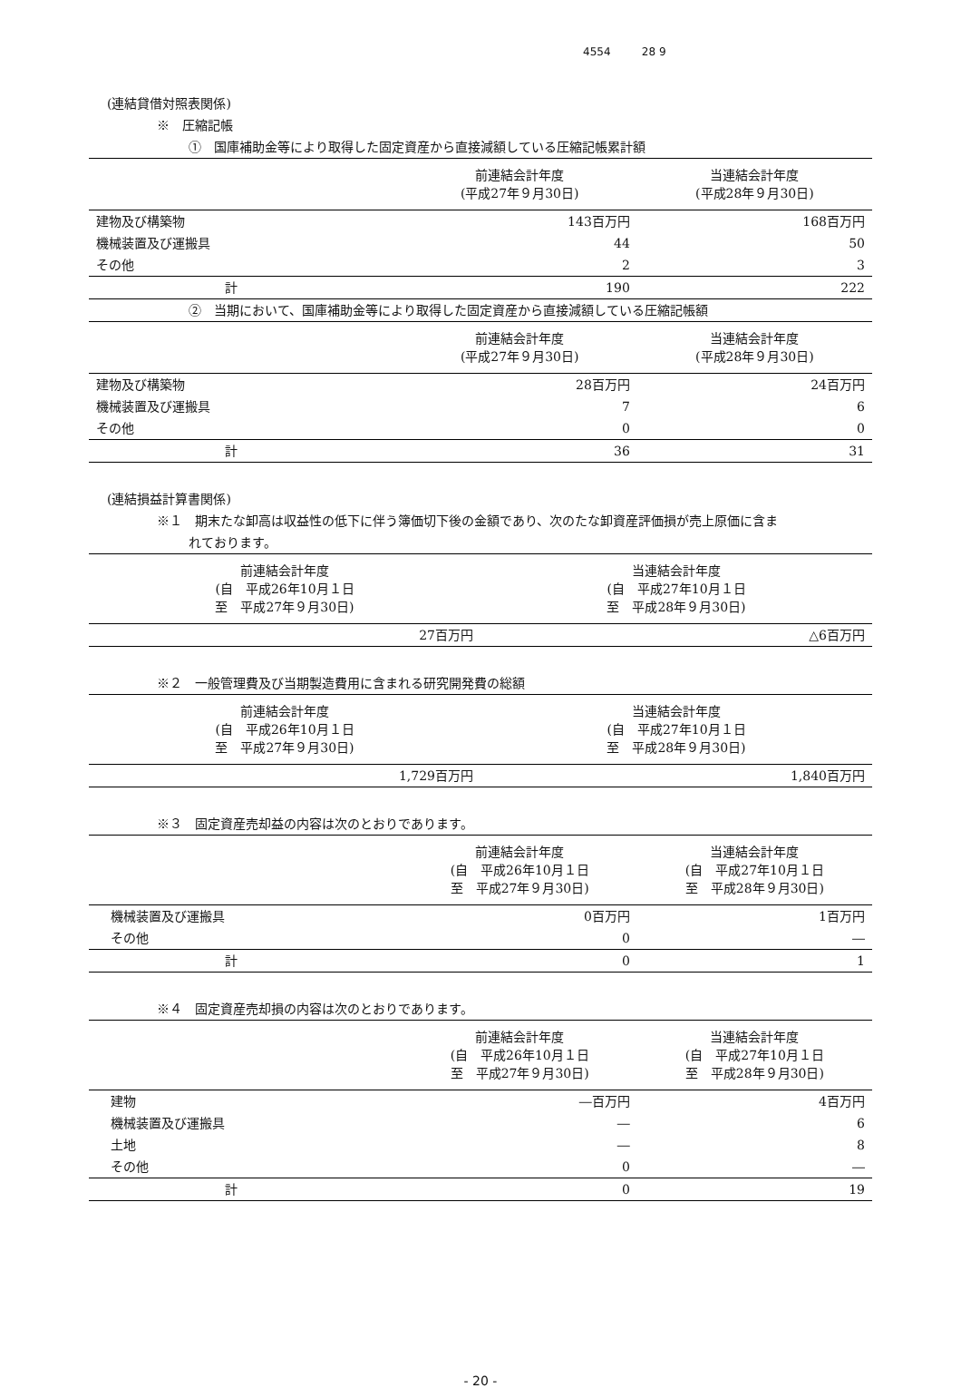4554 28 9
(連結貸借対照表関係)
※　圧縮記帳
①　国庫補助金等により取得した固定資産から直接減額している圧縮記帳累計額
| | 前連結会計年度 (平成27年９月30日) | 当連結会計年度 (平成28年９月30日) |
| --- | --- | --- |
| 建物及び構築物 | 143百万円 | 168百万円 |
| 機械装置及び運搬具 | 44 | 50 |
| その他 | 2 | 3 |
| 計 | 190 | 222 |
②　当期において、国庫補助金等により取得した固定資産から直接減額している圧縮記帳額
| | 前連結会計年度 (平成27年９月30日) | 当連結会計年度 (平成28年９月30日) |
| --- | --- | --- |
| 建物及び構築物 | 28百万円 | 24百万円 |
| 機械装置及び運搬具 | 7 | 6 |
| その他 | 0 | 0 |
| 計 | 36 | 31 |
(連結損益計算書関係)
※１　期末たな卸高は収益性の低下に伴う簿価切下後の金額であり、次のたな卸資産評価損が売上原価に含ま
れております。
| 前連結会計年度 (自 平成26年10月１日 至 平成27年９月30日) | 当連結会計年度 (自 平成27年10月１日 至 平成28年９月30日) |
| --- | --- |
| 27百万円 | △6百万円 |
※２　一般管理費及び当期製造費用に含まれる研究開発費の総額
| 前連結会計年度 (自 平成26年10月１日 至 平成27年９月30日) | 当連結会計年度 (自 平成27年10月１日 至 平成28年９月30日) |
| --- | --- |
| 1,729百万円 | 1,840百万円 |
※３　固定資産売却益の内容は次のとおりであります。
| | 前連結会計年度 (自 平成26年10月１日 至 平成27年９月30日) | 当連結会計年度 (自 平成27年10月１日 至 平成28年９月30日) |
| --- | --- | --- |
| 機械装置及び運搬具 | 0百万円 | 1百万円 |
| その他 | 0 | ― |
| 計 | 0 | 1 |
※４　固定資産売却損の内容は次のとおりであります。
| | 前連結会計年度 (自 平成26年10月１日 至 平成27年９月30日) | 当連結会計年度 (自 平成27年10月１日 至 平成28年９月30日) |
| --- | --- | --- |
| 建物 | ―百万円 | 4百万円 |
| 機械装置及び運搬具 | ― | 6 |
| 土地 | ― | 8 |
| その他 | 0 | ― |
| 計 | 0 | 19 |
- 20 -